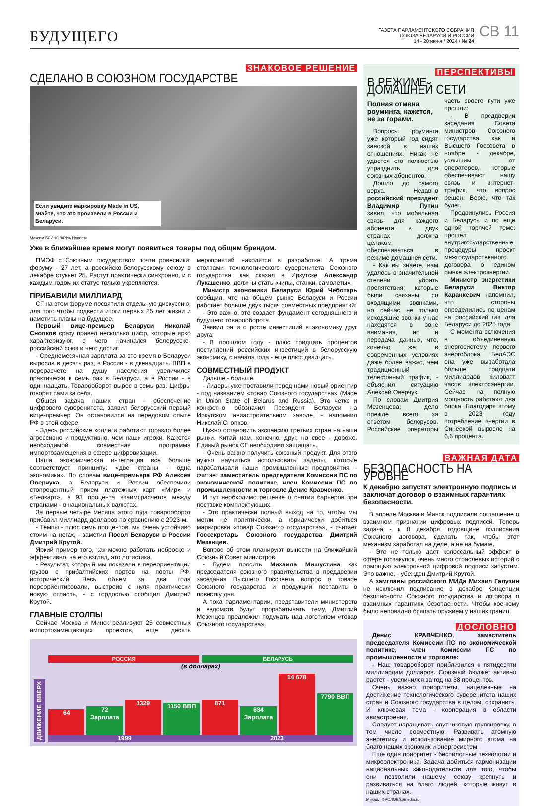БУДУЩЕГО
ГАЗЕТА ПАРЛАМЕНТСКОГО СОБРАНИЯ
СОЮЗА БЕЛАРУСИ И РОССИИ
14 - 20 июня / 2024 / № 24
СВ 11
ЗНАКОВОЕ РЕШЕНИЕ
СДЕЛАНО В СОЮЗНОМ ГОСУДАРСТВЕ
Если увидите маркировку Made in US, знайте, что это произвели в России и Беларуси.
Максим БЛИНОВ/РИА Новости
Уже в ближайшее время могут появиться товары под общим брендом.
ПМЭФ с Союзным государством почти ровесники: форуму - 27 лет, а российско-белорусскому союзу в декабре стукнет 25. Растут практически синхронно, и с каждым годом их статус только укрепляется.
ПРИБАВИЛИ МИЛЛИАРД
СГ на этом форуме посвятили отдельную дискуссию, для того чтобы подвести итоги первых 25 лет жизни и наметить планы на будущее.
Первый вице-премьер Беларуси Николай Снопков сразу привел несколько цифр, которые ярко характеризуют, с чего начинался белорусско-российский союз и чего достиг:
- Среднемесячная зарплата за это время в Беларуси выросла в десять раз, в России - в двенадцать. ВВП в перерасчете на душу населения увеличился практически в семь раз в Беларуси, а в России - в одиннадцать. Товарооборот вырос в семь раз. Цифры говорят сами за себя.
Общая задача наших стран - обеспечение цифрового суверенитета, заявил белорусский первый вице-премьер. Он остановился на передовом опыте РФ в этой сфере:
- Здесь российские коллеги работают гораздо более агрессивно и продуктивно, чем наши игроки. Кажется необходимой совместная программа импортозамещения в сфере цифровизации.
Наша экономическая интеграция все больше соответствует принципу: «две страны - одна экономика». По словам вице-премьера РФ Алексея Оверчука, в Беларуси и России обеспечили стопроцентный прием платежных карт «Мир» и «Белкарт», а 93 процента взаиморасчетов между странами - в национальных валютах.
За первые четыре месяца этого года товарооборот прибавил миллиард долларов по сравнению с 2023-м.
- Темпы - плюс семь процентов, мы очень устойчиво стоим на ногах, - заметил Посол Беларуси в России Дмитрий Крутой.
Яркий пример того, как можно работать неброско и эффективно, на его взгляд, это логистика.
- Результат, который мы показали в переориентации грузов с прибалтийских портов на порты РФ, исторический. Весь объем за два года переориентировали, выстроив с нуля практически новую отрасль, - с гордостью сообщил Дмитрий Крутой.
ГЛАВНЫЕ СТОЛПЫ
Сейчас Москва и Минск реализуют 25 совместных импортозамещающих проектов, еще десять мероприятий находятся в разработке. А тремя столпами технологического суверенитета Союзного государства, как сказал в Иркутске Александр Лукашенко, должны стать «чипы, станки, самолеты».
Министр экономики Беларуси Юрий Чеботарь сообщил, что на общем рынке Беларуси и России работает больше двух тысяч совместных предприятий:
- Это важно, это создает фундамент сегодняшнего и будущего товарооборота.
Заявил он и о росте инвестиций в экономику друг друга:
- В прошлом году - плюс тридцать процентов поступлений российских инвестиций в белорусскую экономику, с начала года - еще плюс двадцать.
СОВМЕСТНЫЙ ПРОДУКТ
Дальше - больше.
- Лидеры уже поставили перед нами новый ориентир - под названием «товар Союзного государства» (Made in Union State of Belarus and Russia). Это четко и конкретно обозначил Президент Беларуси на Иркутском авиастроительном заводе, - напомнил Николай Снопков.
Нужно остановить экспансию третьих стран на наши рынки. Китай нам, конечно, друг, но свое - дороже. Единый рынок СГ необходимо защищать.
- Очень важно получить союзный продукт. Для этого нужно научиться использовать заделы, которые нарабатывали наши промышленные предприятия, - считает заместитель председателя Комиссии ПС по экономической политике, член Комиссии ПС по промышленности и торговле Денис Кравченко.
И тут необходимо решение о снятии барьеров при поставке комплектующих.
- Это практически полный выход на то, чтобы мы могли не политически, а юридически добиться маркировки «товар Союзного государства», - считает Госсекретарь Союзного государства Дмитрий Мезенцев.
Вопрос об этом планируют вынести на ближайший Союзный Совет министров.
- Будем просить Михаила Мишустина как председателя союзного правительства в преддверии заседания Высшего Госсовета вопрос о товаре Союзного государства и продукции поставить в повестку дня.
А пока парламентарии, представители министерств и ведомств будут прорабатывать тему, Дмитрий Мезенцев предложил подумать над логотипом «товар Союзного государства».
ДВИЖЕНИЕ ВВЕРХ
РОССИЯ БЕЛАРУСЬ
(в долларах)
64
72 Зарплата
1329
1150 ВВП
871
634 Зарплата
14 678
7790 ВВП
1999 2023
ПЕРСПЕКТИВЫ
В РЕЖИМЕ ДОМАШНЕЙ СЕТИ
Полная отмена роуминга, кажется, не за горами.
Вопросы роуминга уже который год сидят занозой в наших отношениях. Никак не удается его полностью упразднить для союзных абонентов.
Дошло до самого верха. Недавно российский президент Владимир Путин завил, что мобильная связь для каждого абонента в двух странах должна целиком обеспечиваться в режиме домашней сети.
- Как вы знаете, нам удалось в значительной степени убрать препятствия, которые были связаны со входящими звонками, но сейчас не только исходящие звонки у нас находятся в зоне внимания, но и передача данных, что, конечно же, в современных условиях даже более важно, чем традиционный телефонный трафик, - объяснил ситуацию Алексей Оверчук.
По словам Дмитрия Мезенцева, дело прежде всего за ответом белорусов. Российские операторы часть своего пути уже прошли:
- В преддверии заседания Совета министров Союзного государства, как и Высшего Госсовета в ноябре - декабре, услышим от операторов, которые обеспечивают нашу связь и интернет-трафик, что вопрос решен. Верю, что так будет.
Продвинулись Россия и Беларусь и по еще одной горячей теме: прошел внутригосударственные процедуры проект межгосударственного договора о едином рынке электроэнергии.
Министр энергетики Беларуси Виктор Каранкевич напомнил, что стороны определились по ценам на российский газ для Беларуси до 2025 года.
С момента включения в объединенную энергосистему первого энергоблока БелАЭС она уже выработала больше тридцати миллиардов киловатт часов электроэнергии. Сейчас на полную мощность работают два блока. Благодаря этому в 2023 году потребление энергии в Синеокой выросло на 6,6 процента.
ВАЖНАЯ ДАТА
БЕЗОПАСНОСТЬ НА УРОВНЕ
К декабрю запустят электронную подпись и заключат договор о взаимных гарантиях безопасности.
В апреле Москва и Минск подписали соглашение о взаимном признании цифровых подписей. Теперь задача - к 8 декабря, годовщине подписания Союзного договора, сделать так, чтобы этот механизм заработал на деле, а не на бумаге.
- Это не только даст колоссальный эффект в сфере госзакупок, очень много отраслевых историй с помощью электронной цифровой подписи запустим. Это важно, - убежден Дмитрий Крутой.
А замглавы российского МИДа Михаил Галузин не исключил подписание в декабре Концепции безопасности Союзного государства и договора о взаимных гарантиях безопасности. Чтобы кое-кому было неповадно бряцать оружием у наших границ.
ДОСЛОВНО
Денис КРАВЧЕНКО, заместитель председателя Комиссии ПС по экономической политике, член Комиссии ПС по промышленности и торговле:
- Наш товарооборот приблизился к пятидесяти миллиардам долларов. Союзный бюджет активно растет - увеличился за год на 38 процентов.
Очень важно приоритеты, нацеленные на достижение технологического суверенитета наших стран и Союзного государства в целом, сохранить. И ключевая тема - кооперация в области авиастроения.
Следует наращивать спутниковую группировку, в том числе совместную. Развивать атомную энергетику и использование мирного атома на благо наших экономик и энергосистем.
Еще один приоритет - беспилотные технологии и микроэлектроника. Задача добиться гармонизации национальных законодательств для того, чтобы они позволили нашему союзу крепнуть и развиваться на благо людей, которые живут в наших странах.
Михаил ФРОЛОВ/kpmedia.ru